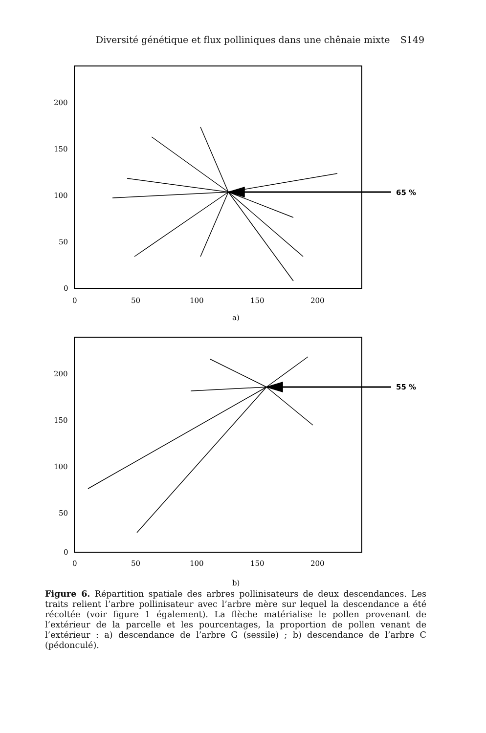Diversité génétique et flux polliniques dans une chênaie mixte S149
200
150
100
50
0
0
50
100
150
200
a)
65 %
200
150
100
50
0
0
50
100
150
200
b)
55 %
Figure 6. Répartition spatiale des arbres pollinisateurs de deux descendances. Les traits relient l’arbre pollinisateur avec l’arbre mère sur lequel la descendance a été récoltée (voir figure 1 également). La flèche matérialise le pollen provenant de l’extérieur de la parcelle et les pourcentages, la proportion de pollen venant de l’extérieur : a) descendance de l’arbre G (sessile) ; b) descendance de l’arbre C (pédonculé).